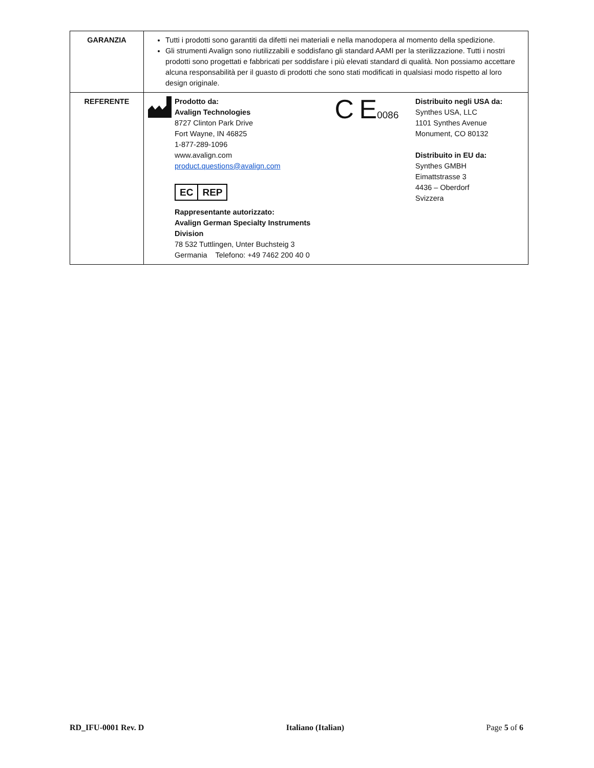| GARANZIA | Tutti i prodotti sono garantiti da difetti nei materiali e nella manodopera al momento della spedizione. Gli strumenti Avalign sono riutilizzabili e soddisfano gli standard AAMI per la sterilizzazione. Tutti i nostri prodotti sono progettati e fabbricati per soddisfare i più elevati standard di qualità. Non possiamo accettare alcuna responsabilità per il guasto di prodotti che sono stati modificati in qualsiasi modo rispetto al loro design originale. |
| REFERENTE | Prodotto da: Avalign Technologies 8727 Clinton Park Drive Fort Wayne, IN 46825 1-877-289-1096 www.avalign.com product.questions@avalign.com EC REP Rappresentante autorizzato: Avalign German Specialty Instruments Division 78 532 Tuttlingen, Unter Buchsteig 3 Germania Telefono: +49 7462 200 40 0 C E 0086 Distribuito negli USA da: Synthes USA, LLC 1101 Synthes Avenue Monument, CO 80132 Distribuito in EU da: Synthes GMBH Eimattstrasse 3 4436 – Oberdorf Svizzera |
RD_IFU-0001 Rev. D Italiano (Italian) Page 5 of 6